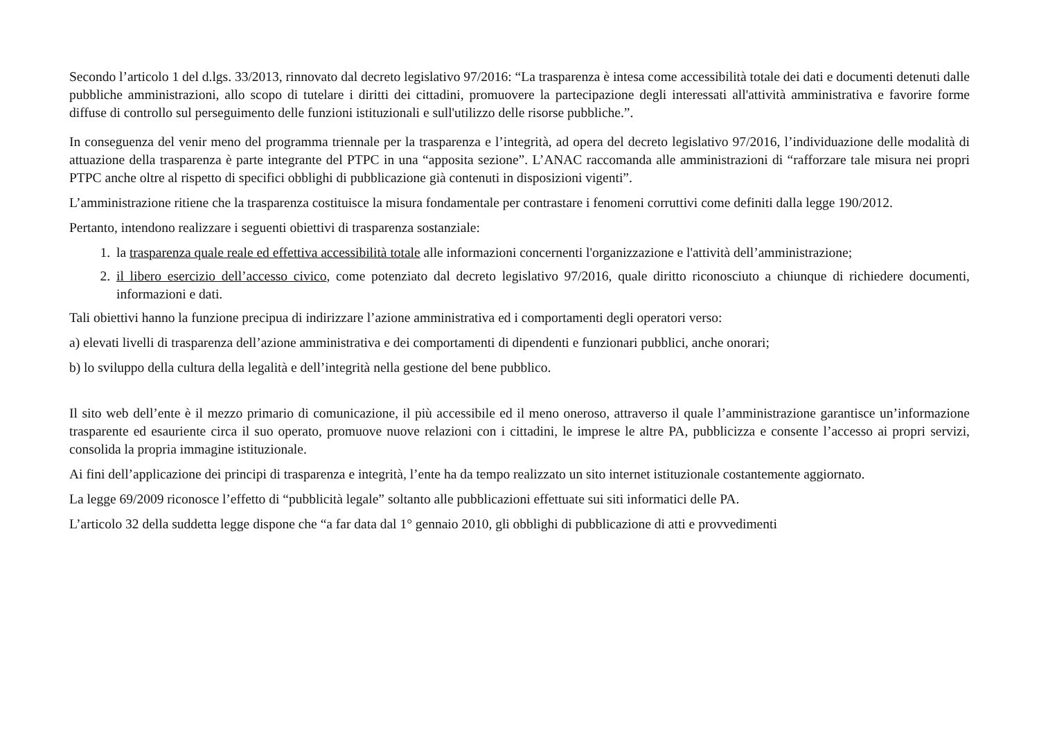Secondo l’articolo 1 del d.lgs. 33/2013, rinnovato dal decreto legislativo 97/2016: “La trasparenza è intesa come accessibilità totale dei dati e documenti detenuti dalle pubbliche amministrazioni, allo scopo di tutelare i diritti dei cittadini, promuovere la partecipazione degli interessati all'attività amministrativa e favorire forme diffuse di controllo sul perseguimento delle funzioni istituzionali e sull'utilizzo delle risorse pubbliche.”.
In conseguenza del venir meno del programma triennale per la trasparenza e l’integrità, ad opera del decreto legislativo 97/2016, l’individuazione delle modalità di attuazione della trasparenza è parte integrante del PTPC in una “apposita sezione”. L’ANAC raccomanda alle amministrazioni di “rafforzare tale misura nei propri PTPC anche oltre al rispetto di specifici obblighi di pubblicazione già contenuti in disposizioni vigenti”.
L’amministrazione ritiene che la trasparenza costituisce la misura fondamentale per contrastare i fenomeni corruttivi come definiti dalla legge 190/2012.
Pertanto, intendono realizzare i seguenti obiettivi di trasparenza sostanziale:
1. la trasparenza quale reale ed effettiva accessibilità totale alle informazioni concernenti l'organizzazione e l'attività dell’amministrazione;
2. il libero esercizio dell’accesso civico, come potenziato dal decreto legislativo 97/2016, quale diritto riconosciuto a chiunque di richiedere documenti, informazioni e dati.
Tali obiettivi hanno la funzione precipua di indirizzare l’azione amministrativa ed i comportamenti degli operatori verso:
a) elevati livelli di trasparenza dell’azione amministrativa e dei comportamenti di dipendenti e funzionari pubblici, anche onorari;
b) lo sviluppo della cultura della legalità e dell’integrità nella gestione del bene pubblico.
Il sito web dell’ente è il mezzo primario di comunicazione, il più accessibile ed il meno oneroso, attraverso il quale l’amministrazione garantisce un’informazione trasparente ed esauriente circa il suo operato, promuove nuove relazioni con i cittadini, le imprese le altre PA, pubblicizza e consente l’accesso ai propri servizi, consolida la propria immagine istituzionale.
Ai fini dell’applicazione dei principi di trasparenza e integrità, l’ente ha da tempo realizzato un sito internet istituzionale costantemente aggiornato.
La legge 69/2009 riconosce l’effetto di “pubblicità legale” soltanto alle pubblicazioni effettuate sui siti informatici delle PA.
L’articolo 32 della suddetta legge dispone che “a far data dal 1° gennaio 2010, gli obblighi di pubblicazione di atti e provvedimenti